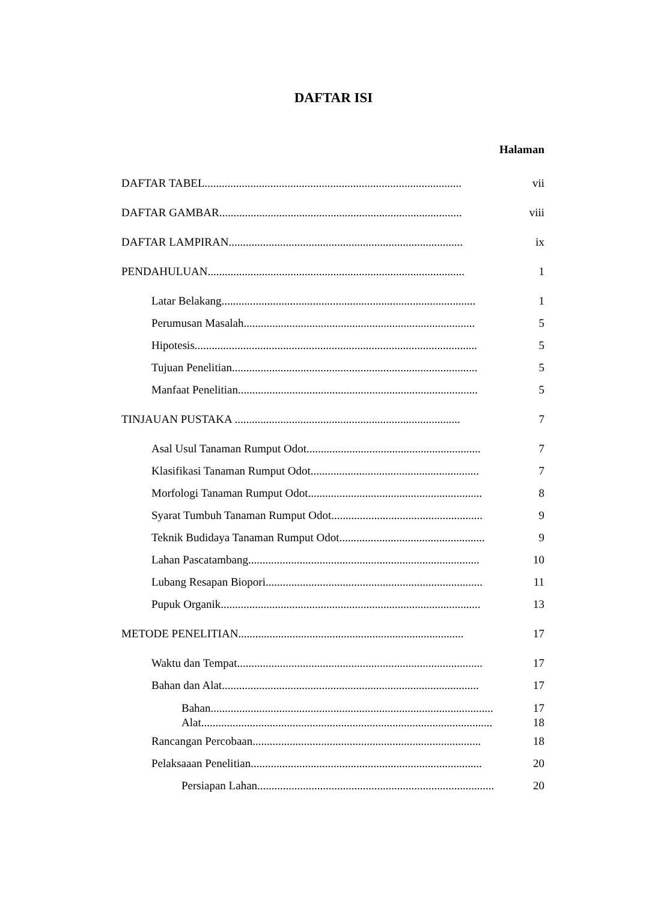DAFTAR ISI
Halaman
DAFTAR TABEL.......................................................................................... vii
DAFTAR GAMBAR..................................................................................... viii
DAFTAR LAMPIRAN.................................................................................. ix
PENDAHULUAN.......................................................................................... 1
Latar Belakang......................................................................................... 1
Perumusan Masalah................................................................................. 5
Hipotesis................................................................................................... 5
Tujuan Penelitian...................................................................................... 5
Manfaat Penelitian.................................................................................... 5
TINJAUAN PUSTAKA ............................................................................... 7
Asal Usul Tanaman Rumput Odot............................................................. 7
Klasifikasi Tanaman Rumput Odot........................................................... 7
Morfologi Tanaman Rumput Odot............................................................. 8
Syarat Tumbuh Tanaman Rumput Odot..................................................... 9
Teknik Budidaya Tanaman Rumput Odot................................................... 9
Lahan Pascatambang................................................................................. 10
Lubang Resapan Biopori............................................................................ 11
Pupuk Organik........................................................................................... 13
METODE PENELITIAN............................................................................... 17
Waktu dan Tempat...................................................................................... 17
Bahan dan Alat.......................................................................................... 17
Bahan................................................................................................... 17
Alat...................................................................................................... 18
Rancangan Percobaan................................................................................ 18
Pelaksaaan Penelitian................................................................................. 20
Persiapan Lahan....................................................................................... 20